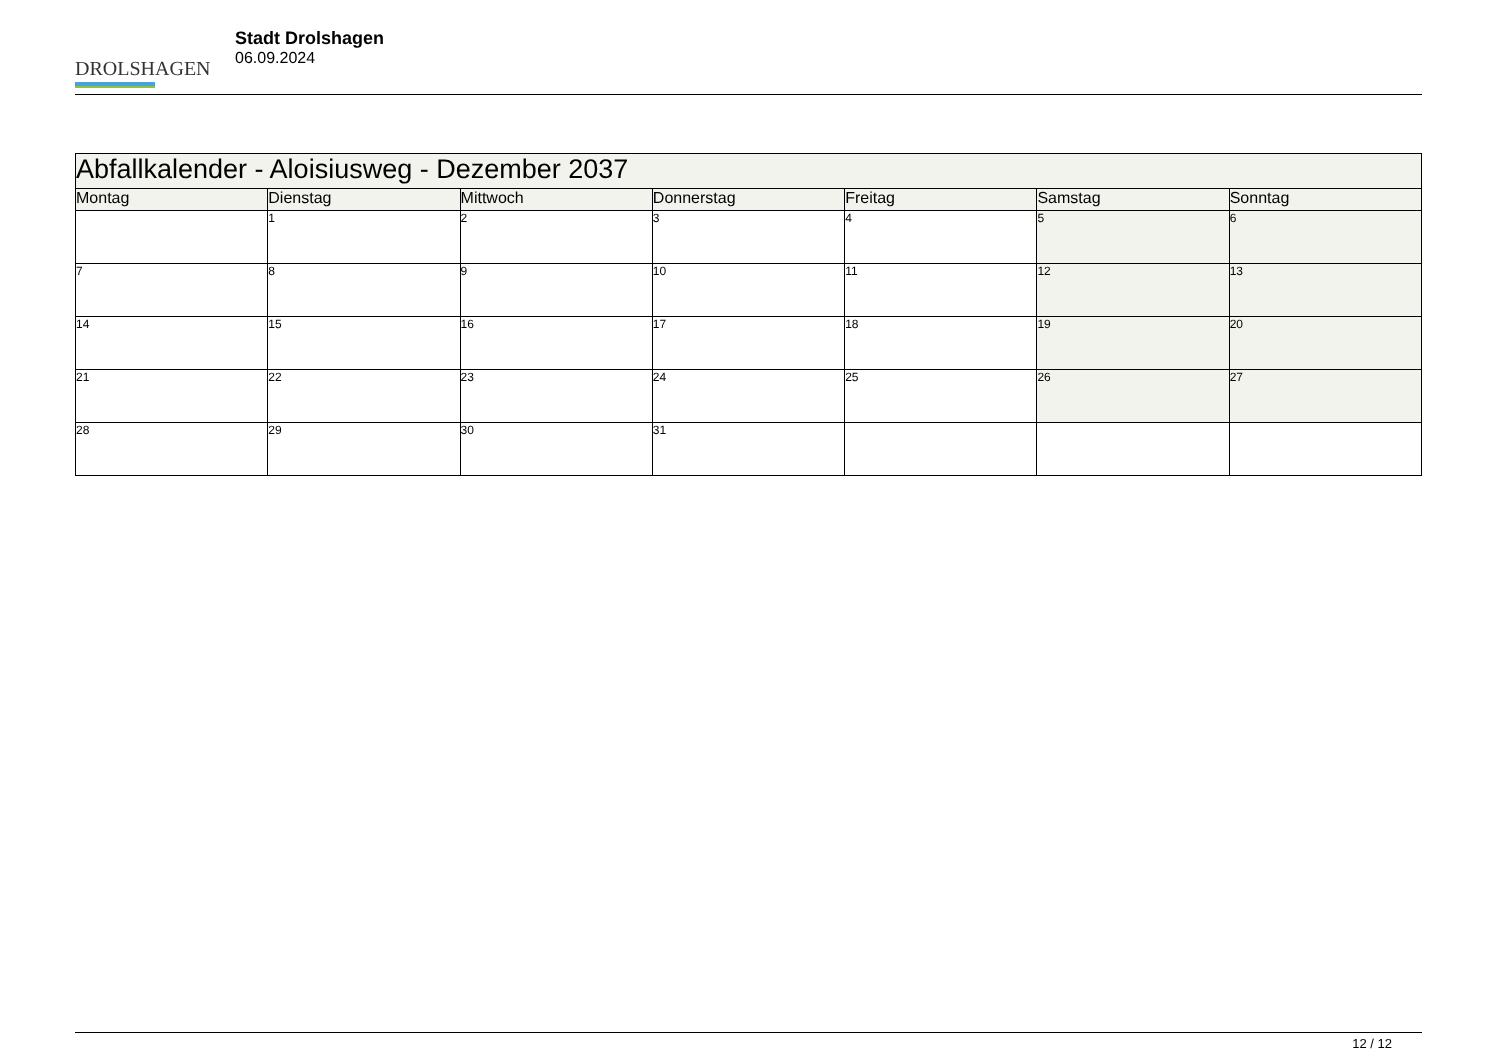DROLSHAGEN
Stadt Drolshagen
06.09.2024
| Abfallkalender - Aloisiusweg - Dezember 2037 | | | | | | |
| --- | --- | --- | --- | --- | --- | --- |
| Montag | Dienstag | Mittwoch | Donnerstag | Freitag | Samstag | Sonntag |
| | 1 | 2 | 3 | 4 | 5 | 6 |
| 7 | 8 | 9 | 10 | 11 | 12 | 13 |
| 14 | 15 | 16 | 17 | 18 | 19 | 20 |
| 21 | 22 | 23 | 24 | 25 | 26 | 27 |
| 28 | 29 | 30 | 31 | | | |
12 / 12